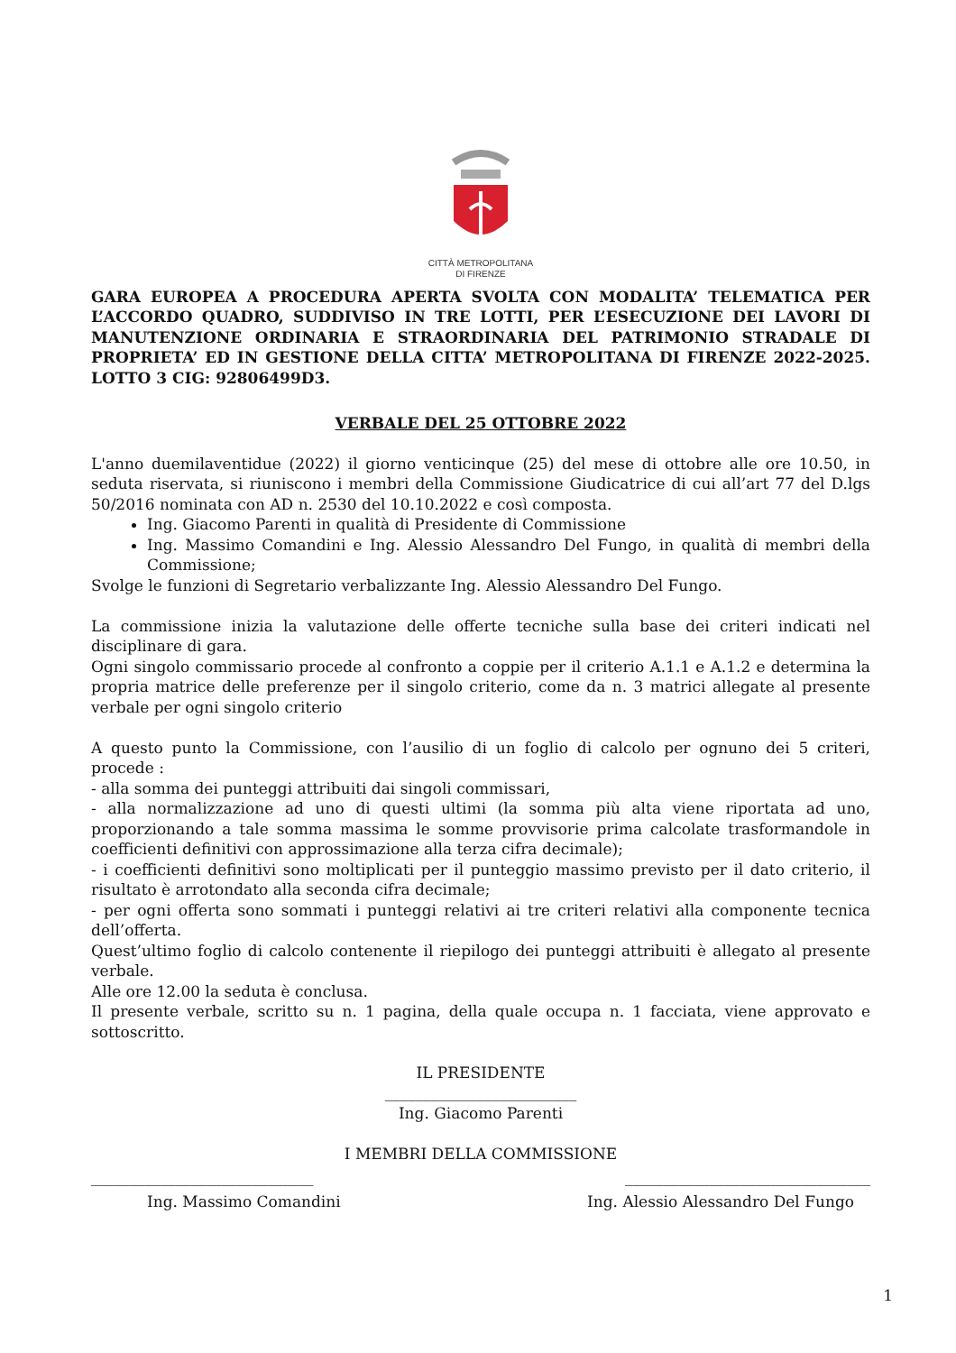CITTÀ METROPOLITANA
DI FIRENZE
GARA EUROPEA A PROCEDURA APERTA SVOLTA CON MODALITA’ TELEMATICA PER L’ACCORDO QUADRO, SUDDIVISO IN TRE LOTTI, PER L’ESECUZIONE DEI LAVORI DI MANUTENZIONE ORDINARIA E STRAORDINARIA DEL PATRIMONIO STRADALE DI PROPRIETA’ ED IN GESTIONE DELLA CITTA’ METROPOLITANA DI FIRENZE 2022-2025. LOTTO 3 CIG: 92806499D3.
VERBALE DEL 25 OTTOBRE 2022
L'anno duemilaventidue (2022) il giorno venticinque (25) del mese di ottobre alle ore 10.50, in seduta riservata, si riuniscono i membri della Commissione Giudicatrice di cui all’art 77 del D.lgs 50/2016 nominata con AD n. 2530 del 10.10.2022 e così composta.
Ing. Giacomo Parenti in qualità di Presidente di Commissione
Ing. Massimo Comandini e Ing. Alessio Alessandro Del Fungo, in qualità di membri della Commissione;
Svolge le funzioni di Segretario verbalizzante Ing. Alessio Alessandro Del Fungo.
La commissione inizia la valutazione delle offerte tecniche sulla base dei criteri indicati nel disciplinare di gara.
Ogni singolo commissario procede al confronto a coppie per il criterio A.1.1 e A.1.2 e determina la propria matrice delle preferenze per il singolo criterio, come da n. 3 matrici allegate al presente verbale per ogni singolo criterio
A questo punto la Commissione, con l’ausilio di un foglio di calcolo per ognuno dei 5 criteri, procede :
- alla somma dei punteggi attribuiti dai singoli commissari,
- alla normalizzazione ad uno di questi ultimi (la somma più alta viene riportata ad uno, proporzionando a tale somma massima le somme provvisorie prima calcolate trasformandole in coefficienti definitivi con approssimazione alla terza cifra decimale);
- i coefficienti definitivi sono moltiplicati per il punteggio massimo previsto per il dato criterio, il risultato è arrotondato alla seconda cifra decimale;
- per ogni offerta sono sommati i punteggi relativi ai tre criteri relativi alla componente tecnica dell’offerta.
Quest’ultimo foglio di calcolo contenente il riepilogo dei punteggi attribuiti è allegato al presente verbale.
Alle ore 12.00 la seduta è conclusa.
Il presente verbale, scritto su n. 1 pagina, della quale occupa n. 1 facciata, viene approvato e sottoscritto.
IL PRESIDENTE
_________________________
Ing. Giacomo Parenti
I MEMBRI DELLA COMMISSIONE
_____________________________ ________________________________
Ing. Massimo Comandini Ing. Alessio Alessandro Del Fungo
1